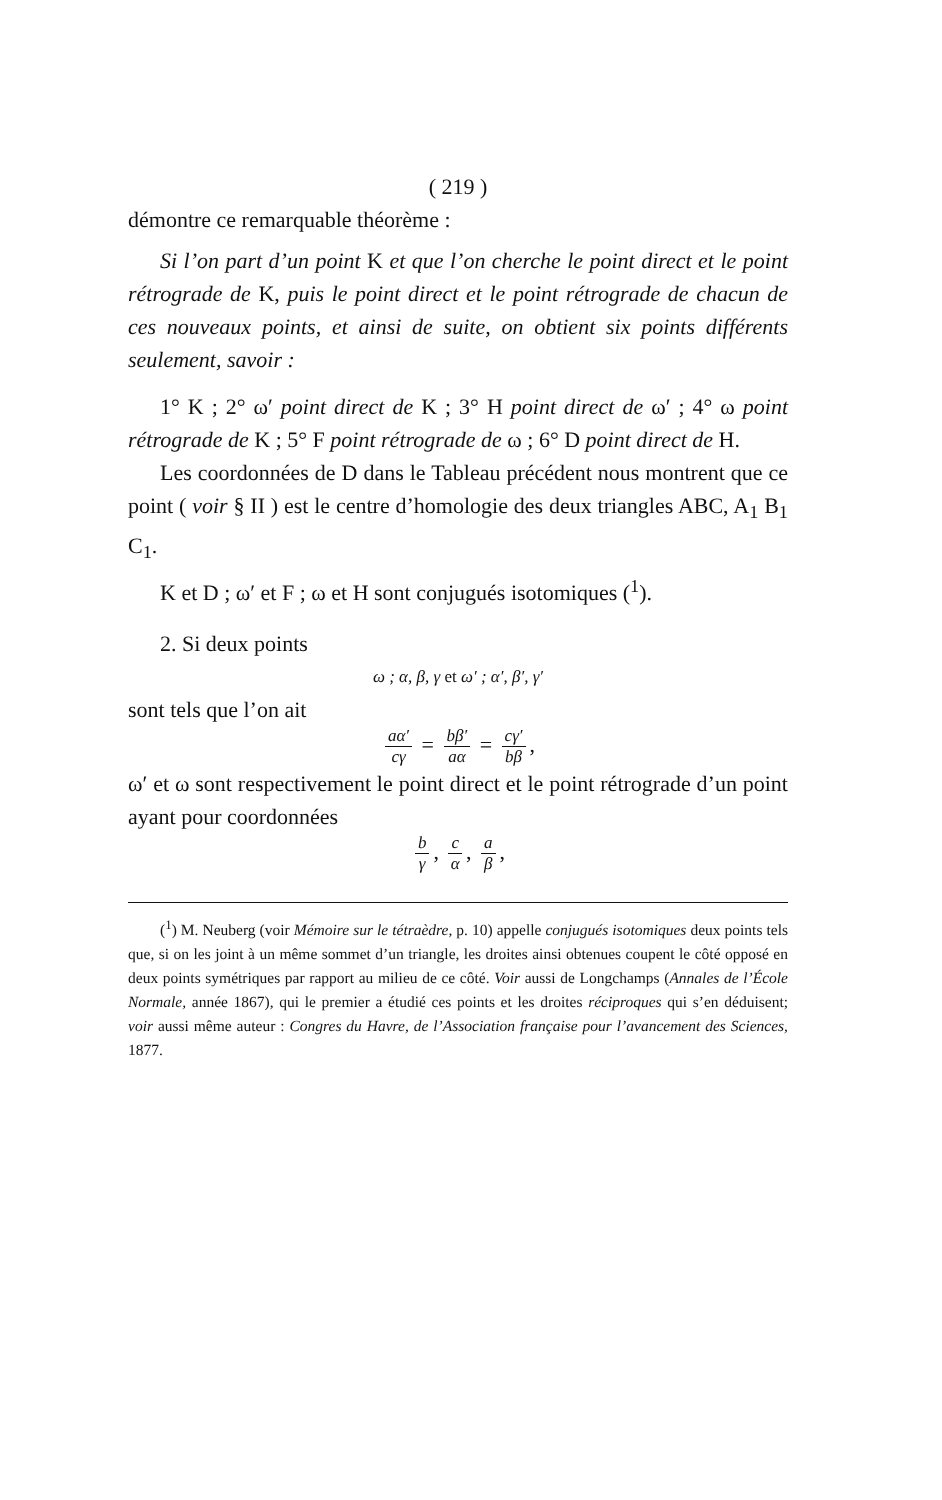( 219 )
démontre ce remarquable théorème :
Si l’on part d’un point K et que l’on cherche le point direct et le point rétrograde de K, puis le point direct et le point rétrograde de chacun de ces nouveaux points, et ainsi de suite, on obtient six points différents seulement, savoir :
1° K ; 2° ω′ point direct de K ; 3° H point direct de ω′ ; 4° ω point rétrograde de K ; 5° F point rétrograde de ω ; 6° D point direct de H.
Les coordonnées de D dans le Tableau précédent nous montrent que ce point ( voir § II ) est le centre d’homologie des deux triangles ABC, A<sub>1</sub> B<sub>1</sub> C<sub>1</sub>.
K et D ; ω′ et F ; ω et H sont conjugués isotomiques (<sup>1</sup>).
2. Si deux points
ω ; α, β, γ et ω′ ; α′, β′, γ′
sont tels que l’on ait
aα′ cγ = bβ′ aα = cγ′ bβ,
ω′ et ω sont respectivement le point direct et le point rétrograde d’un point ayant pour coordonnées
b γ, c α, a β,
(<sup>1</sup>) M. Neuberg (voir Mémoire sur le tétraèdre, p. 10) appelle conjugués isotomiques deux points tels que, si on les joint à un même sommet d’un triangle, les droites ainsi obtenues coupent le côté opposé en deux points symétriques par rapport au milieu de ce côté. Voir aussi de Longchamps (Annales de l’École Normale, année 1867), qui le premier a étudié ces points et les droites réciproques qui s’en déduisent; voir aussi même auteur : Congres du Havre, de l’Association française pour l’avancement des Sciences, 1877.